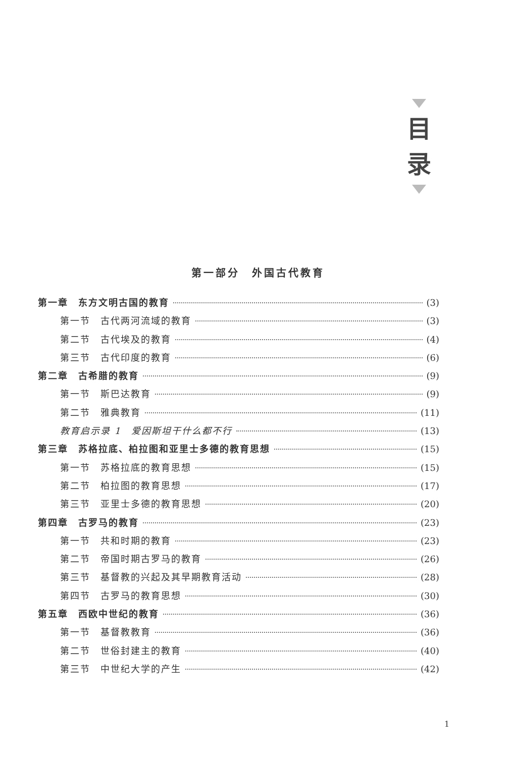目
录
第一部分　外国古代教育
第一章　东方文明古国的教育 (3)
第一节　古代两河流域的教育 (3)
第二节　古代埃及的教育 (4)
第三节　古代印度的教育 (6)
第二章　古希腊的教育 (9)
第一节　斯巴达教育 (9)
第二节　雅典教育 (11)
教育启示录 1　爱因斯坦干什么都不行 (13)
第三章　苏格拉底、柏拉图和亚里士多德的教育思想 (15)
第一节　苏格拉底的教育思想 (15)
第二节　柏拉图的教育思想 (17)
第三节　亚里士多德的教育思想 (20)
第四章　古罗马的教育 (23)
第一节　共和时期的教育 (23)
第二节　帝国时期古罗马的教育 (26)
第三节　基督教的兴起及其早期教育活动 (28)
第四节　古罗马的教育思想 (30)
第五章　西欧中世纪的教育 (36)
第一节　基督教教育 (36)
第二节　世俗封建主的教育 (40)
第三节　中世纪大学的产生 (42)
1